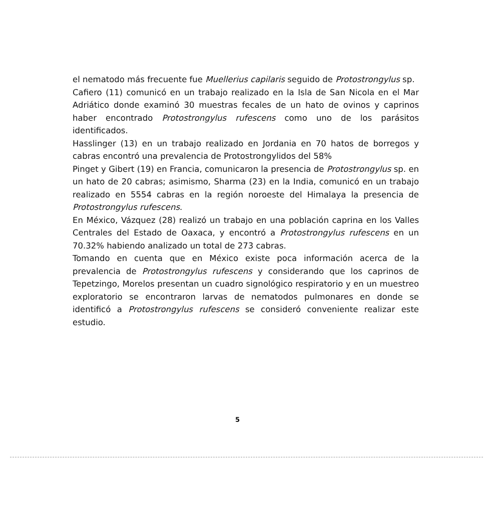el nematodo más frecuente fue Muellerius capilaris seguido de Protostrongylus sp.
Cafiero (11) comunicó en un trabajo realizado en la Isla de San Nicola en el Mar Adriático donde examinó 30 muestras fecales de un hato de ovinos y caprinos haber encontrado Protostrongylus rufescens como uno de los parásitos identificados.
Hasslinger (13) en un trabajo realizado en Jordania en 70 hatos de borregos y cabras encontró una prevalencia de Protostrongylidos del 58%
Pinget y Gibert (19) en Francia, comunicaron la presencia de Protostrongylus sp. en un hato de 20 cabras; asimismo, Sharma (23) en la India, comunicó en un trabajo realizado en 5554 cabras en la región noroeste del Himalaya la presencia de Protostrongylus rufescens.
En México, Vázquez (28) realizó un trabajo en una población caprina en los Valles Centrales del Estado de Oaxaca, y encontró a Protostrongylus rufescens en un 70.32% habiendo analizado un total de 273 cabras.
Tomando en cuenta que en México existe poca información acerca de la prevalencia de Protostrongylus rufescens y considerando que los caprinos de Tepetzingo, Morelos presentan un cuadro signológico respiratorio y en un muestreo exploratorio se encontraron larvas de nematodos pulmonares en donde se identificó a Protostrongylus rufescens se consideró conveniente realizar este estudio.
5